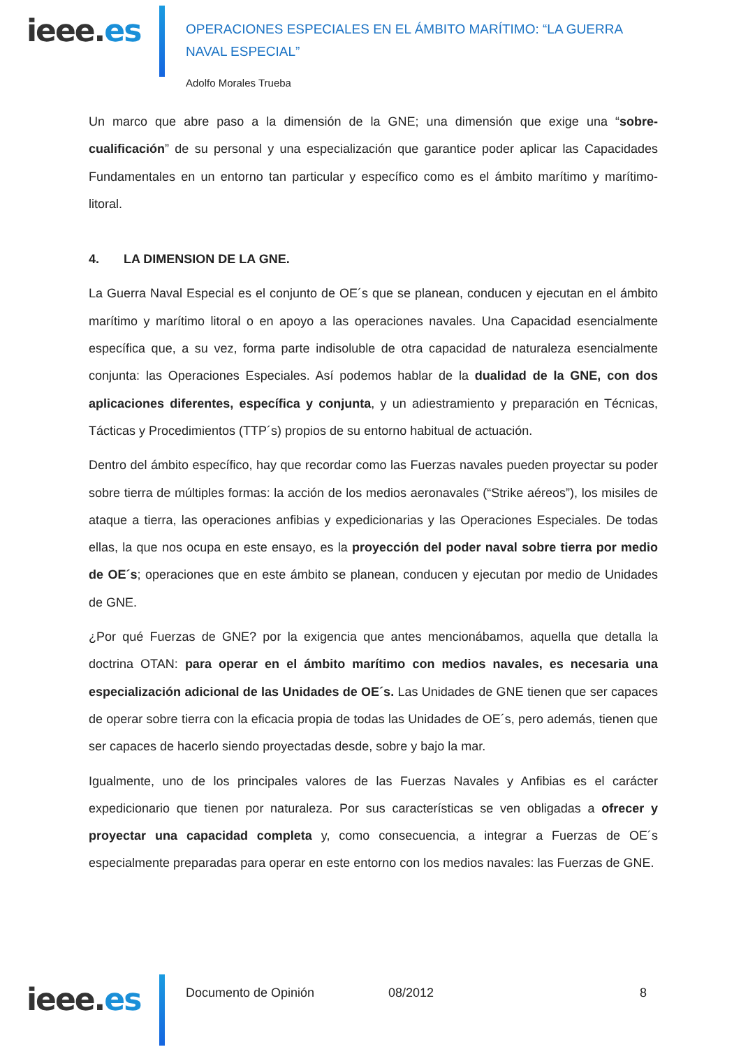ieee.es
OPERACIONES ESPECIALES EN EL ÁMBITO MARÍTIMO: “LA GUERRA NAVAL ESPECIAL”
Adolfo Morales Trueba
Un marco que abre paso a la dimensión de la GNE; una dimensión que exige una “sobre-cualificación” de su personal y una especialización que garantice poder aplicar las Capacidades Fundamentales en un entorno tan particular y específico como es el ámbito marítimo y marítimo-litoral.
4. LA DIMENSION DE LA GNE.
La Guerra Naval Especial es el conjunto de OE´s que se planean, conducen y ejecutan en el ámbito marítimo y marítimo litoral o en apoyo a las operaciones navales. Una Capacidad esencialmente específica que, a su vez, forma parte indisoluble de otra capacidad de naturaleza esencialmente conjunta: las Operaciones Especiales. Así podemos hablar de la dualidad de la GNE, con dos aplicaciones diferentes, específica y conjunta, y un adiestramiento y preparación en Técnicas, Tácticas y Procedimientos (TTP´s) propios de su entorno habitual de actuación.
Dentro del ámbito específico, hay que recordar como las Fuerzas navales pueden proyectar su poder sobre tierra de múltiples formas: la acción de los medios aeronavales (“Strike aéreos”), los misiles de ataque a tierra, las operaciones anfibias y expedicionarias y las Operaciones Especiales. De todas ellas, la que nos ocupa en este ensayo, es la proyección del poder naval sobre tierra por medio de OE´s; operaciones que en este ámbito se planean, conducen y ejecutan por medio de Unidades de GNE.
¿Por qué Fuerzas de GNE? por la exigencia que antes mencionábamos, aquella que detalla la doctrina OTAN: para operar en el ámbito marítimo con medios navales, es necesaria una especialización adicional de las Unidades de OE´s. Las Unidades de GNE tienen que ser capaces de operar sobre tierra con la eficacia propia de todas las Unidades de OE´s, pero además, tienen que ser capaces de hacerlo siendo proyectadas desde, sobre y bajo la mar.
Igualmente, uno de los principales valores de las Fuerzas Navales y Anfibias es el carácter expedicionario que tienen por naturaleza. Por sus características se ven obligadas a ofrecer y proyectar una capacidad completa y, como consecuencia, a integrar a Fuerzas de OE´s especialmente preparadas para operar en este entorno con los medios navales: las Fuerzas de GNE.
ieee.es
Documento de Opinión 08/2012 8